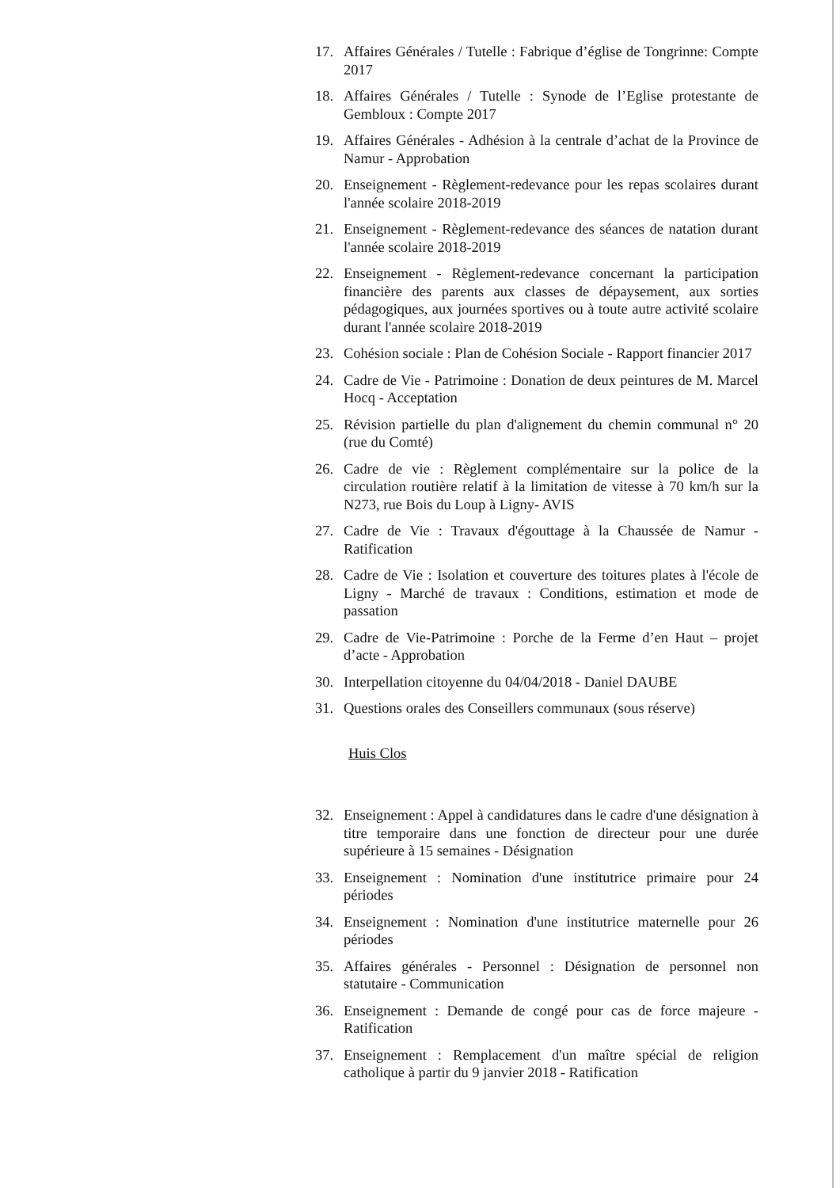17. Affaires Générales / Tutelle : Fabrique d’église de Tongrinne: Compte 2017
18. Affaires Générales / Tutelle : Synode de l’Eglise protestante de Gembloux : Compte 2017
19. Affaires Générales - Adhésion à la centrale d’achat de la Province de Namur - Approbation
20. Enseignement - Règlement-redevance pour les repas scolaires durant l'année scolaire 2018-2019
21. Enseignement - Règlement-redevance des séances de natation durant l'année scolaire 2018-2019
22. Enseignement - Règlement-redevance concernant la participation financière des parents aux classes de dépaysement, aux sorties pédagogiques, aux journées sportives ou à toute autre activité scolaire durant l'année scolaire 2018-2019
23. Cohésion sociale : Plan de Cohésion Sociale - Rapport financier 2017
24. Cadre de Vie - Patrimoine : Donation de deux peintures de M. Marcel Hocq - Acceptation
25. Révision partielle du plan d'alignement du chemin communal n° 20 (rue du Comté)
26. Cadre de vie : Règlement complémentaire sur la police de la circulation routière relatif à la limitation de vitesse à 70 km/h sur la N273, rue Bois du Loup à Ligny- AVIS
27. Cadre de Vie : Travaux d'égouttage à la Chaussée de Namur - Ratification
28. Cadre de Vie : Isolation et couverture des toitures plates à l'école de Ligny - Marché de travaux : Conditions, estimation et mode de passation
29. Cadre de Vie-Patrimoine : Porche de la Ferme d’en Haut – projet d’acte - Approbation
30. Interpellation citoyenne du 04/04/2018 - Daniel DAUBE
31. Questions orales des Conseillers communaux (sous réserve)
Huis Clos
32. Enseignement : Appel à candidatures dans le cadre d'une désignation à titre temporaire dans une fonction de directeur pour une durée supérieure à 15 semaines - Désignation
33. Enseignement : Nomination d'une institutrice primaire pour 24 périodes
34. Enseignement : Nomination d'une institutrice maternelle pour 26 périodes
35. Affaires générales - Personnel : Désignation de personnel non statutaire - Communication
36. Enseignement : Demande de congé pour cas de force majeure - Ratification
37. Enseignement : Remplacement d'un maître spécial de religion catholique à partir du 9 janvier 2018 - Ratification